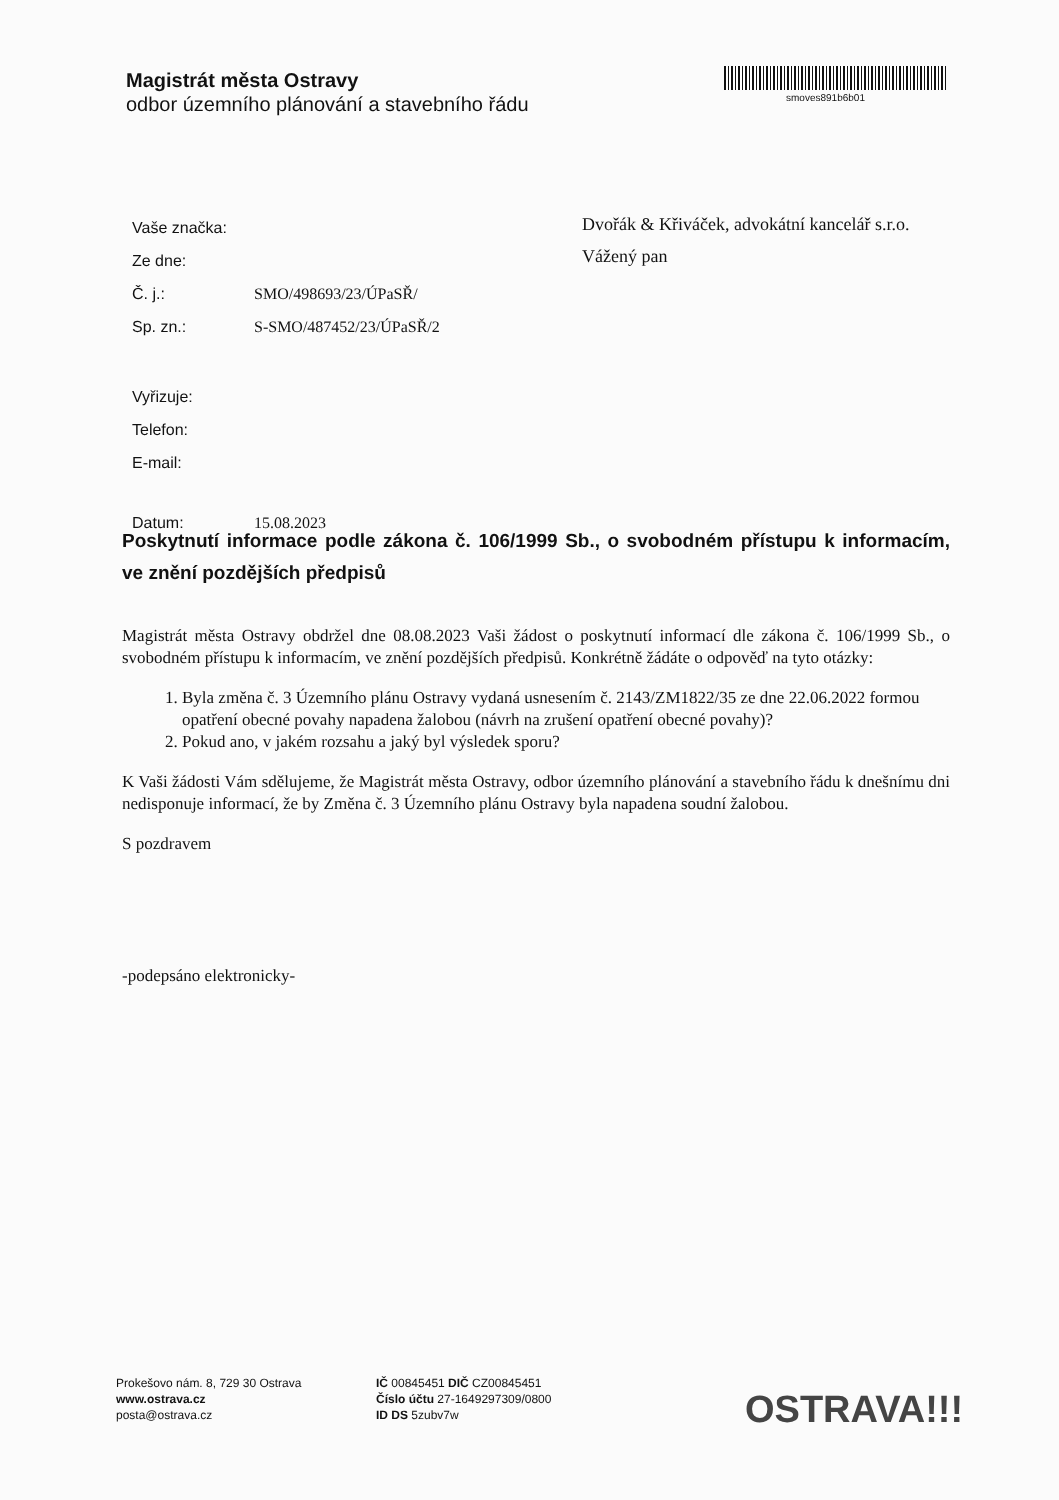Magistrát města Ostravy
odbor územního plánování a stavebního řádu
smoves891b6b01
| Vaše značka: | |
| Ze dne: | |
| Č. j.: | SMO/498693/23/ÚPaSŘ/ |
| Sp. zn.: | S-SMO/487452/23/ÚPaSŘ/2 |
| Vyřizuje: | |
| Telefon: | |
| E-mail: | |
| Datum: | 15.08.2023 |
Dvořák & Křiváček, advokátní kancelář s.r.o.
Vážený pan
Poskytnutí informace podle zákona č. 106/1999 Sb., o svobodném přístupu k informacím, ve znění pozdějších předpisů
Magistrát města Ostravy obdržel dne 08.08.2023 Vaši žádost o poskytnutí informací dle zákona č. 106/1999 Sb., o svobodném přístupu k informacím, ve znění pozdějších předpisů. Konkrétně žádáte o odpověď na tyto otázky:
1. Byla změna č. 3 Územního plánu Ostravy vydaná usnesením č. 2143/ZM1822/35 ze dne 22.06.2022 formou opatření obecné povahy napadena žalobou (návrh na zrušení opatření obecné povahy)?
2. Pokud ano, v jakém rozsahu a jaký byl výsledek sporu?
K Vaši žádosti Vám sdělujeme, že Magistrát města Ostravy, odbor územního plánování a stavebního řádu k dnešnímu dni nedisponuje informací, že by Změna č. 3 Územního plánu Ostravy byla napadena soudní žalobou.
S pozdravem
-podepsáno elektronicky-
Prokešovo nám. 8, 729 30 Ostrava
www.ostrava.cz
posta@ostrava.cz
IČ 00845451 DIČ CZ00845451
Číslo účtu 27-1649297309/0800
ID DS 5zubv7w
OSTRAVA!!!